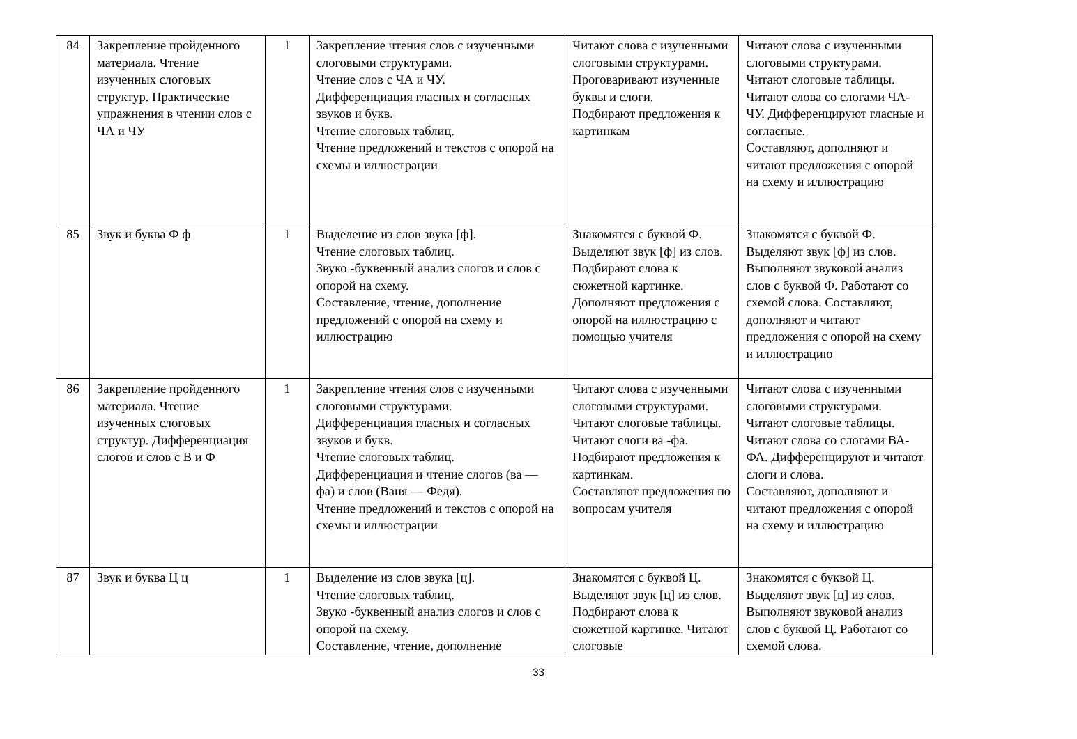| 84 | Закрепление пройденного материала. Чтение изученных слоговых структур. Практические упражнения в чтении слов с ЧА и ЧУ | 1 | Закрепление чтения слов с изученными слоговыми структурами. Чтение слов с ЧА и ЧУ. Дифференциация гласных и согласных звуков и букв. Чтение слоговых таблиц. Чтение предложений и текстов с опорой на схемы и иллюстрации | Читают слова с изученными слоговыми структурами. Проговаривают изученные буквы и слоги. Подбирают предложения к картинкам | Читают слова с изученными слоговыми структурами. Читают слоговые таблицы. Читают слова со слогами ЧА-ЧУ. Дифференцируют гласные и согласные. Составляют, дополняют и читают предложения с опорой на схему и иллюстрацию |
| 85 | Звук и буква Ф ф | 1 | Выделение из слов звука [ф]. Чтение слоговых таблиц. Звуко -буквенный анализ слогов и слов с опорой на схему. Составление, чтение, дополнение предложений с опорой на схему и иллюстрацию | Знакомятся с буквой Ф. Выделяют звук [ф] из слов. Подбирают слова к сюжетной картинке. Дополняют предложения с опорой на иллюстрацию с помощью учителя | Знакомятся с буквой Ф. Выделяют звук [ф] из слов. Выполняют звуковой анализ слов с буквой Ф. Работают со схемой слова. Составляют, дополняют и читают предложения с опорой на схему и иллюстрацию |
| 86 | Закрепление пройденного материала. Чтение изученных слоговых структур. Дифференциация слогов и слов с В и Ф | 1 | Закрепление чтения слов с изученными слоговыми структурами. Дифференциация гласных и согласных звуков и букв. Чтение слоговых таблиц. Дифференциация и чтение слогов (ва — фа) и слов (Ваня — Федя). Чтение предложений и текстов с опорой на схемы и иллюстрации | Читают слова с изученными слоговыми структурами. Читают слоговые таблицы. Читают слоги ва -фа. Подбирают предложения к картинкам. Составляют предложения по вопросам учителя | Читают слова с изученными слоговыми структурами. Читают слоговые таблицы. Читают слова со слогами ВА-ФА. Дифференцируют и читают слоги и слова. Составляют, дополняют и читают предложения с опорой на схему и иллюстрацию |
| 87 | Звук и буква Ц ц | 1 | Выделение из слов звука [ц]. Чтение слоговых таблиц. Звуко -буквенный анализ слогов и слов с опорой на схему. Составление, чтение, дополнение | Знакомятся с буквой Ц. Выделяют звук [ц] из слов. Подбирают слова к сюжетной картинке. Читают слоговые | Знакомятся с буквой Ц. Выделяют звук [ц] из слов. Выполняют звуковой анализ слов с буквой Ц. Работают со схемой слова. |
33